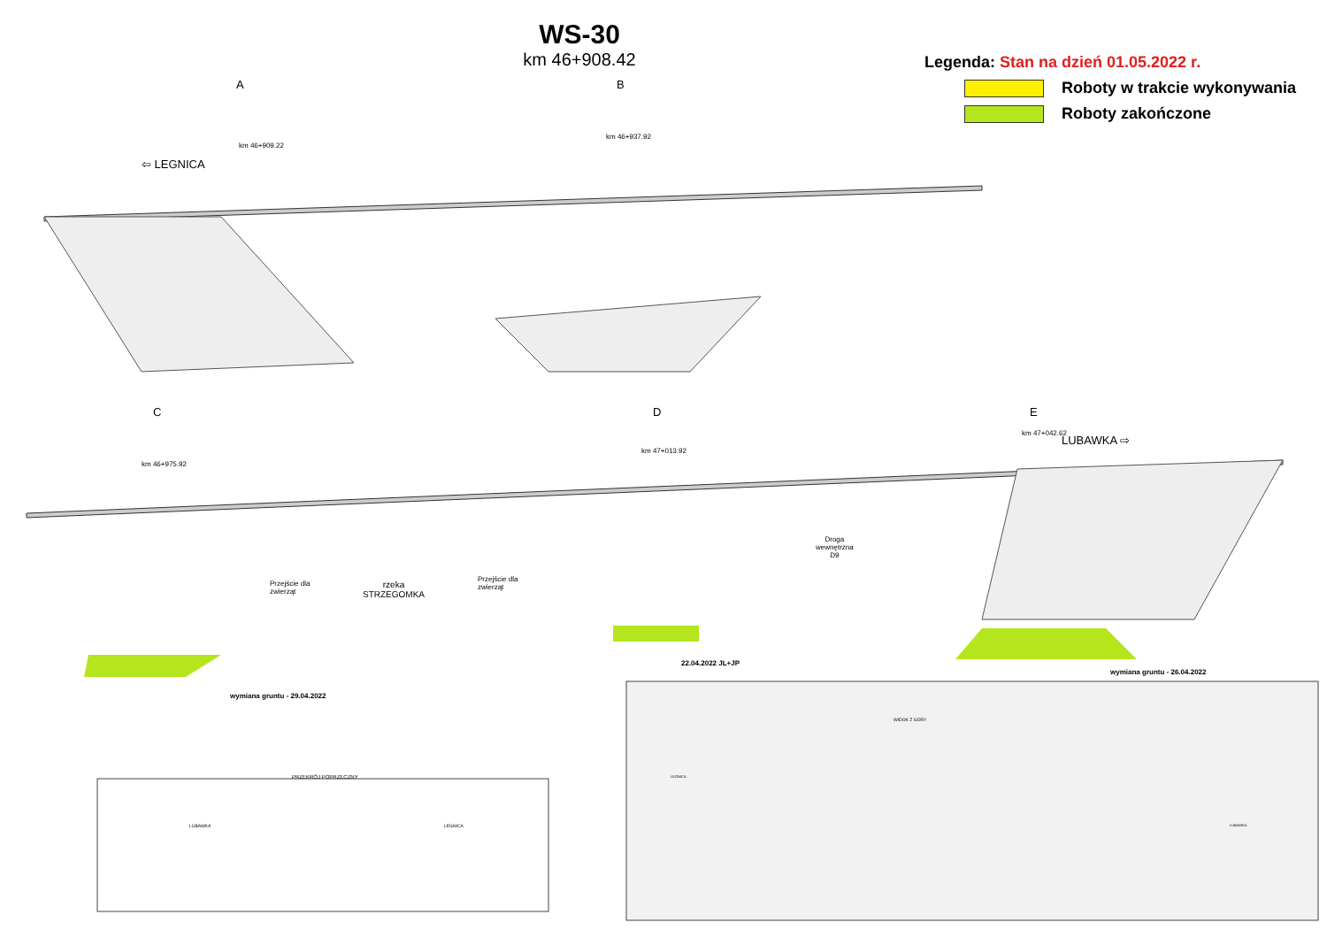WS-30
km 46+908.42
Legenda: Stan na dzień 01.05.2022 r.
Roboty w trakcie wykonywania
Roboty zakończone
⇦ LEGNICA
A B
C D E
km 46+909.22
km 46+937.92
km 46+975.92
km 47+013.92
km 47+042.62
LUBAWKA ⇨
Przejście dla
zwierząt
rzeka
STRZEGOMKA
Przejście dla
zwierząt
Droga
wewnętrzna
D9
wymiana gruntu - 29.04.2022
22.04.2022 JL+JP
wymiana gruntu - 26.04.2022
PRZEKRÓJ POPRZECZNY
LUBAWKA LEGNICA
WIDOK Z GÓRY
LEGNICA
LUBAWKA